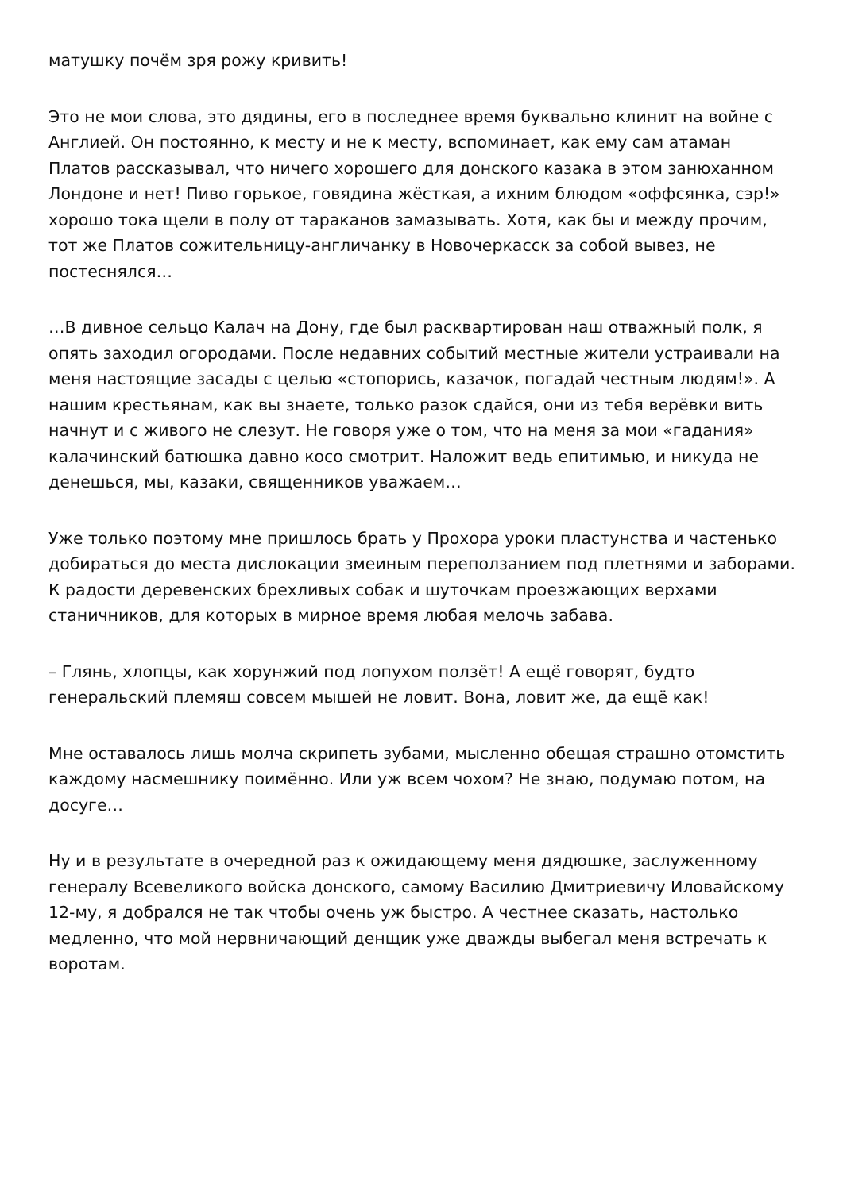матушку почём зря рожу кривить!
Это не мои слова, это дядины, его в последнее время буквально клинит на войне с Англией. Он постоянно, к месту и не к месту, вспоминает, как ему сам атаман Платов рассказывал, что ничего хорошего для донского казака в этом занюханном Лондоне и нет! Пиво горькое, говядина жёсткая, а ихним блюдом «оффсянка, сэр!» хорошо тока щели в полу от тараканов замазывать. Хотя, как бы и между прочим, тот же Платов сожительницу-англичанку в Новочеркасск за собой вывез, не постеснялся…
…В дивное сельцо Калач на Дону, где был расквартирован наш отважный полк, я опять заходил огородами. После недавних событий местные жители устраивали на меня настоящие засады с целью «стопорись, казачок, погадай честным людям!». А нашим крестьянам, как вы знаете, только разок сдайся, они из тебя верёвки вить начнут и с живого не слезут. Не говоря уже о том, что на меня за мои «гадания» калачинский батюшка давно косо смотрит. Наложит ведь епитимью, и никуда не денешься, мы, казаки, священников уважаем…
Уже только поэтому мне пришлось брать у Прохора уроки пластунства и частенько добираться до места дислокации змеиным переползанием под плетнями и заборами. К радости деревенских брехливых собак и шуточкам проезжающих верхами станичников, для которых в мирное время любая мелочь забава.
– Глянь, хлопцы, как хорунжий под лопухом ползёт! А ещё говорят, будто генеральский племяш совсем мышей не ловит. Вона, ловит же, да ещё как!
Мне оставалось лишь молча скрипеть зубами, мысленно обещая страшно отомстить каждому насмешнику поимённо. Или уж всем чохом? Не знаю, подумаю потом, на досуге…
Ну и в результате в очередной раз к ожидающему меня дядюшке, заслуженному генералу Всевеликого войска донского, самому Василию Дмитриевичу Иловайскому 12-му, я добрался не так чтобы очень уж быстро. А честнее сказать, настолько медленно, что мой нервничающий денщик уже дважды выбегал меня встречать к воротам.